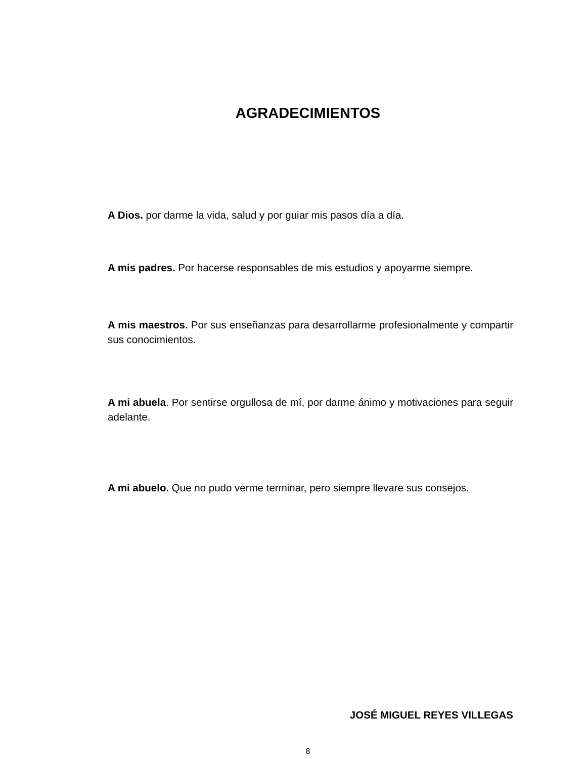AGRADECIMIENTOS
A Dios. por darme la vida, salud y por guiar mis pasos día a día.
A mis padres. Por hacerse responsables de mis estudios y apoyarme siempre.
A mis maestros. Por sus enseñanzas para desarrollarme profesionalmente y compartir sus conocimientos.
A mi abuela. Por sentirse orgullosa de mí, por darme ánimo y motivaciones para seguir adelante.
A mi abuelo. Que no pudo verme terminar, pero siempre llevare sus consejos.
JOSÉ MIGUEL REYES VILLEGAS
8